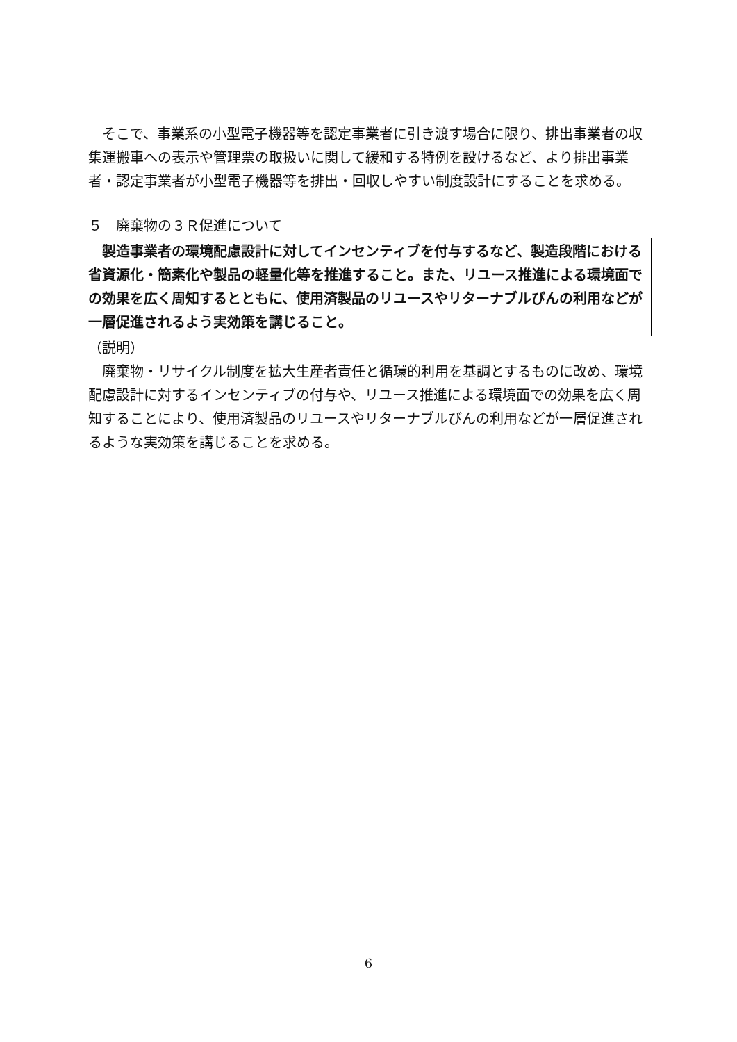そこで、事業系の小型電子機器等を認定事業者に引き渡す場合に限り、排出事業者の収集運搬車への表示や管理票の取扱いに関して緩和する特例を設けるなど、より排出事業者・認定事業者が小型電子機器等を排出・回収しやすい制度設計にすることを求める。
５　廃棄物の３Ｒ促進について
　製造事業者の環境配慮設計に対してインセンティブを付与するなど、製造段階における省資源化・簡素化や製品の軽量化等を推進すること。また、リユース推進による環境面での効果を広く周知するとともに、使用済製品のリユースやリターナブルびんの利用などが一層促進されるよう実効策を講じること。
（説明）
　廃棄物・リサイクル制度を拡大生産者責任と循環的利用を基調とするものに改め、環境配慮設計に対するインセンティブの付与や、リユース推進による環境面での効果を広く周知することにより、使用済製品のリユースやリターナブルびんの利用などが一層促進されるような実効策を講じることを求める。
6